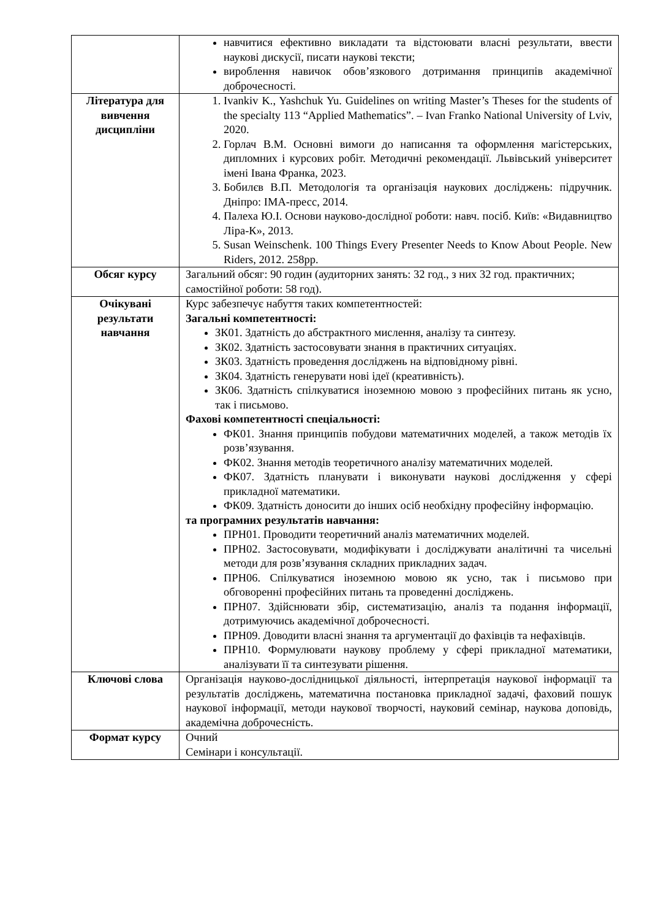| | навчитися ефективно викладати та відстоювати власні результати, ввести наукові дискусії, писати наукові тексти; вироблення навичок обов’язкового дотримання принципів академічної доброчесності. |
| Література для вивчення дисципліни | 1. Ivankiv K., Yashchuk Yu. Guidelines on writing Master’s Theses for the students of the specialty 113 “Applied Mathematics”. – Ivan Franko National University of Lviv, 2020. 2. Горлач В.М. Основні вимоги до написання та оформлення магістерських, дипломних і курсових робіт. Методичні рекомендації. Львівський університет імені Івана Франка, 2023. 3. Бобилєв В.П. Методологія та організація наукових досліджень: підручник. Дніпро: ІМА-пресс, 2014. 4. Палеха Ю.І. Основи науково-дослідної роботи: навч. посіб. Київ: «Видавництво Ліра-К», 2013. 5. Susan Weinschenk. 100 Things Every Presenter Needs to Know About People. New Riders, 2012. 258pp. |
| Обсяг курсу | Загальний обсяг: 90 годин (аудиторних занять: 32 год., з них 32 год. практичних; самостійної роботи: 58 год). |
| Очікувані результати навчання | Курс забезпечує набуття таких компетентностей: Загальні компетентності: ЗК01. Здатність до абстрактного мислення, аналізу та синтезу. ЗК02. Здатність застосовувати знання в практичних ситуаціях. ЗК03. Здатність проведення досліджень на відповідному рівні. ЗК04. Здатність генерувати нові ідеї (креативність). ЗК06. Здатність спілкуватися іноземною мовою з професійних питань як усно, так і письмово. Фахові компетентності спеціальності: ФК01. Знання принципів побудови математичних моделей, а також методів їх розв’язування. ФК02. Знання методів теоретичного аналізу математичних моделей. ФК07. Здатність планувати і виконувати наукові дослідження у сфері прикладної математики. ФК09. Здатність доносити до інших осіб необхідну професійну інформацію. та програмних результатів навчання: ПРН01. Проводити теоретичний аналіз математичних моделей. ПРН02. Застосовувати, модифікувати і досліджувати аналітичні та чисельні методи для розв’язування складних прикладних задач. ПРН06. Спілкуватися іноземною мовою як усно, так і письмово при обговоренні професійних питань та проведенні досліджень. ПРН07. Здійснювати збір, систематизацію, аналіз та подання інформації, дотримуючись академічної доброчесності. ПРН09. Доводити власні знання та аргументації до фахівців та нефахівців. ПРН10. Формулювати наукову проблему у сфері прикладної математики, аналізувати її та синтезувати рішення. |
| Ключові слова | Організація науково-дослідницької діяльності, інтерпретація наукової інформації та результатів досліджень, математична постановка прикладної задачі, фаховий пошук наукової інформації, методи наукової творчості, науковий семінар, наукова доповідь, академічна доброчесність. |
| Формат курсу | Очний Семінари і консультації. |